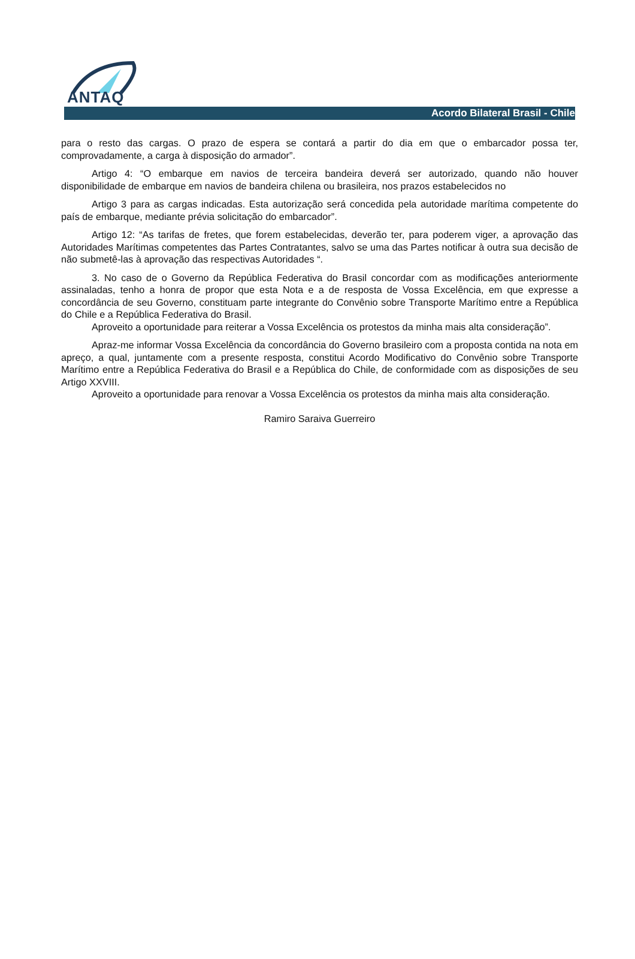ANTAQ
Acordo Bilateral Brasil - Chile
para o resto das cargas. O prazo de espera se contará a partir do dia em que o embarcador possa ter, comprovadamente, a carga à disposição do armador”.
Artigo 4: “O embarque em navios de terceira bandeira deverá ser autorizado, quando não houver disponibilidade de embarque em navios de bandeira chilena ou brasileira, nos prazos estabelecidos no
Artigo 3 para as cargas indicadas. Esta autorização será concedida pela autoridade marítima competente do país de embarque, mediante prévia solicitação do embarcador”.
Artigo 12: “As tarifas de fretes, que forem estabelecidas, deverão ter, para poderem viger, a aprovação das Autoridades Marítimas competentes das Partes Contratantes, salvo se uma das Partes notificar à outra sua decisão de não submetê-las à aprovação das respectivas Autoridades “.
3. No caso de o Governo da República Federativa do Brasil concordar com as modificações anteriormente assinaladas, tenho a honra de propor que esta Nota e a de resposta de Vossa Excelência, em que expresse a concordância de seu Governo, constituam parte integrante do Convênio sobre Transporte Marítimo entre a República do Chile e a República Federativa do Brasil.
Aproveito a oportunidade para reiterar a Vossa Excelência os protestos da minha mais alta consideração”.
Apraz-me informar Vossa Excelência da concordância do Governo brasileiro com a proposta contida na nota em apreço, a qual, juntamente com a presente resposta, constitui Acordo Modificativo do Convênio sobre Transporte Marítimo entre a República Federativa do Brasil e a República do Chile, de conformidade com as disposições de seu Artigo XXVIII.
Aproveito a oportunidade para renovar a Vossa Excelência os protestos da minha mais alta consideração.
Ramiro Saraiva Guerreiro